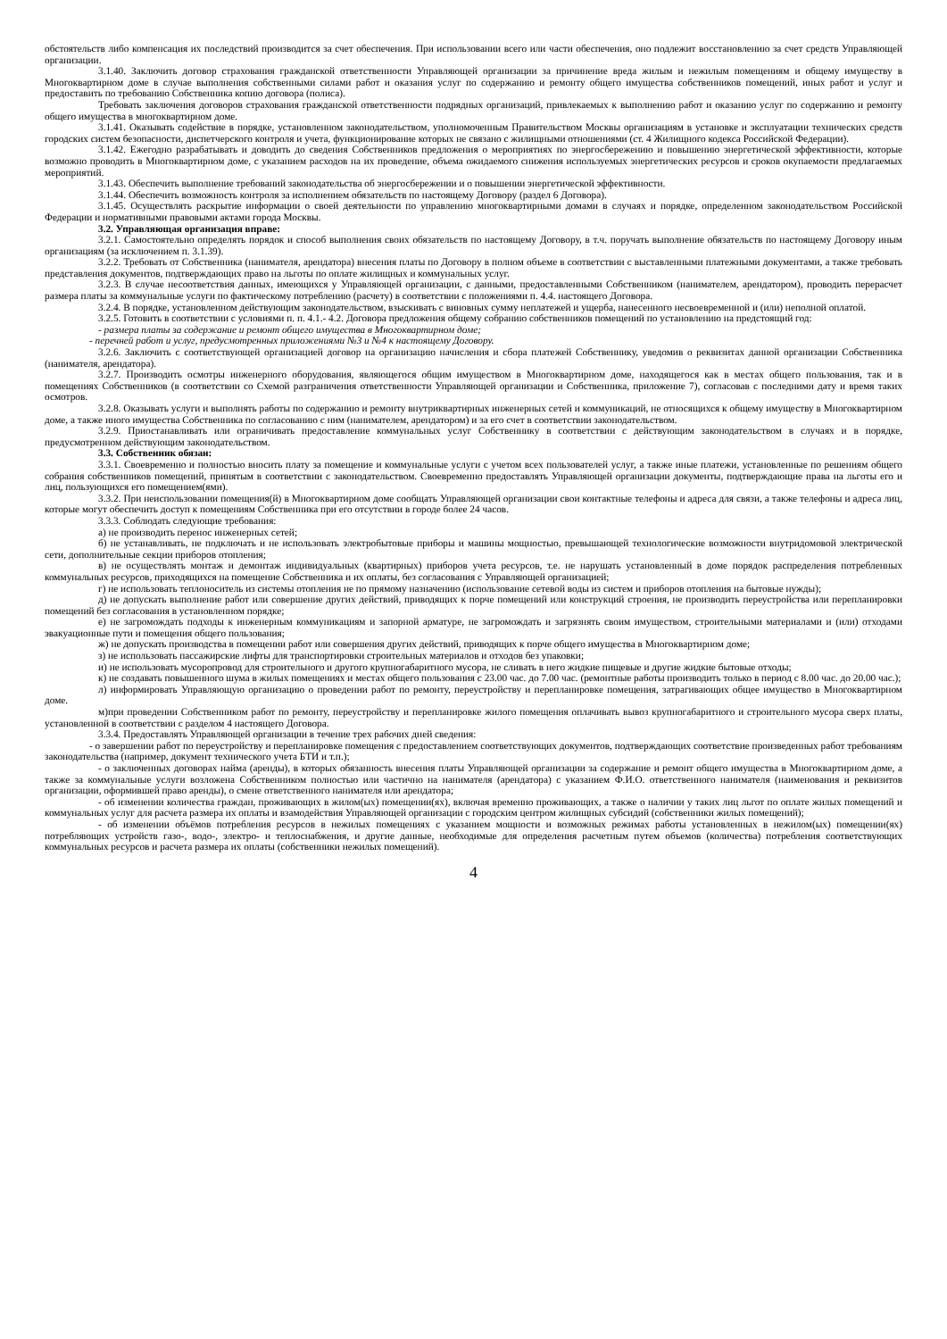обстоятельств либо компенсация их последствий производится за счет обеспечения. При использовании всего или части обеспечения, оно подлежит восстановлению за счет средств Управляющей организации.
3.1.40. Заключить договор страхования гражданской ответственности Управляющей организации за причинение вреда жилым и нежилым помещениям и общему имуществу в Многоквартирном доме в случае выполнения собственными силами работ и оказания услуг по содержанию и ремонту общего имущества собственников помещений, иных работ и услуг и предоставить по требованию Собственника копию договора (полиса).
Требовать заключения договоров страхования гражданской ответственности подрядных организаций, привлекаемых к выполнению работ и оказанию услуг по содержанию и ремонту общего имущества в многоквартирном доме.
3.1.41. Оказывать содействие в порядке, установленном законодательством, уполномоченным Правительством Москвы организациям в установке и эксплуатации технических средств городских систем безопасности, диспетчерского контроля и учета, функционирование которых не связано с жилищными отношениями (ст. 4 Жилищного кодекса Российской Федерации).
3.1.42. Ежегодно разрабатывать и доводить до сведения Собственников предложения о мероприятиях по энергосбережению и повышению энергетической эффективности, которые возможно проводить в Многоквартирном доме, с указанием расходов на их проведение, объема ожидаемого снижения используемых энергетических ресурсов и сроков окупаемости предлагаемых мероприятий.
3.1.43. Обеспечить выполнение требований законодательства об энергосбережении и о повышении энергетической эффективности.
3.1.44. Обеспечить возможность контроля за исполнением обязательств по настоящему Договору (раздел 6 Договора).
3.1.45. Осуществлять раскрытие информации о своей деятельности по управлению многоквартирными домами в случаях и порядке, определенном законодательством Российской Федерации и нормативными правовыми актами города Москвы.
3.2. Управляющая организация вправе:
3.2.1. Самостоятельно определять порядок и способ выполнения своих обязательств по настоящему Договору, в т.ч. поручать выполнение обязательств по настоящему Договору иным организациям (за исключением п. 3.1.39).
3.2.2. Требовать от Собственника (нанимателя, арендатора) внесения платы по Договору в полном объеме в соответствии с выставленными платежными документами, а также требовать представления документов, подтверждающих право на льготы по оплате жилищных и коммунальных услуг.
3.2.3. В случае несоответствия данных, имеющихся у Управляющей организации, с данными, предоставленными Собственником (нанимателем, арендатором), проводить перерасчет размера платы за коммунальные услуги по фактическому потреблению (расчету) в соответствии с положениями п. 4.4. настоящего Договора.
3.2.4. В порядке, установленном действующим законодательством, взыскивать с виновных сумму неплатежей и ущерба, нанесенного несвоевременной и (или) неполной оплатой.
3.2.5. Готовить в соответствии с условиями п. п. 4.1.- 4.2. Договора предложения общему собранию собственников помещений по установлению на предстоящий год:
- размера платы за содержание и ремонт общего имущества в Многоквартирном доме;
- перечней работ и услуг, предусмотренных приложениями №3 и №4 к настоящему Договору.
3.2.6. Заключить с соответствующей организацией договор на организацию начисления и сбора платежей Собственнику, уведомив о реквизитах данной организации Собственника (нанимателя, арендатора).
3.2.7. Производить осмотры инженерного оборудования, являющегося общим имуществом в Многоквартирном доме, находящегося как в местах общего пользования, так и в помещениях Собственников (в соответствии со Схемой разграничения ответственности Управляющей организации и Собственника, приложение 7), согласовав с последними дату и время таких осмотров.
3.2.8. Оказывать услуги и выполнять работы по содержанию и ремонту внутриквартирных инженерных сетей и коммуникаций, не относящихся к общему имуществу в Многоквартирном доме, а также иного имущества Собственника по согласованию с ним (нанимателем, арендатором) и за его счет в соответствии законодательством.
3.2.9. Приостанавливать или ограничивать предоставление коммунальных услуг Собственнику в соответствии с действующим законодательством в случаях и в порядке, предусмотренном действующим законодательством.
3.3. Собственник обязан:
3.3.1. Своевременно и полностью вносить плату за помещение и коммунальные услуги с учетом всех пользователей услуг, а также иные платежи, установленные по решениям общего собрания собственников помещений, принятым в соответствии с законодательством. Своевременно предоставлять Управляющей организации документы, подтверждающие права на льготы его и лиц, пользующихся его помещением(ями).
3.3.2. При неиспользовании помещения(й) в Многоквартирном доме сообщать Управляющей организации свои контактные телефоны и адреса для связи, а также телефоны и адреса лиц, которые могут обеспечить доступ к помещениям Собственника при его отсутствии в городе более 24 часов.
3.3.3. Соблюдать следующие требования:
а) не производить перенос инженерных сетей;
б) не устанавливать, не подключать и не использовать электробытовые приборы и машины мощностью, превышающей технологические возможности внутридомовой электрической сети, дополнительные секции приборов отопления;
в) не осуществлять монтаж и демонтаж индивидуальных (квартирных) приборов учета ресурсов, т.е. не нарушать установленный в доме порядок распределения потребленных коммунальных ресурсов, приходящихся на помещение Собственника и их оплаты, без согласования с Управляющей организацией;
г) не использовать теплоноситель из системы отопления не по прямому назначению (использование сетевой воды из систем и приборов отопления на бытовые нужды);
д) не допускать выполнение работ или совершение других действий, приводящих к порче помещений или конструкций строения, не производить переустройства или перепланировки помещений без согласования в установленном порядке;
е) не загромождать подходы к инженерным коммуникациям и запорной арматуре, не загромождать и загрязнять своим имуществом, строительными материалами и (или) отходами эвакуационные пути и помещения общего пользования;
ж) не допускать производства в помещении работ или совершения других действий, приводящих к порче общего имущества в Многоквартирном доме;
з) не использовать пассажирские лифты для транспортировки строительных материалов и отходов без упаковки;
и) не использовать мусоропровод для строительного и другого крупногабаритного мусора, не сливать в него жидкие пищевые и другие жидкие бытовые отходы;
к) не создавать повышенного шума в жилых помещениях и местах общего пользования с 23.00 час. до 7.00 час. (ремонтные работы производить только в период с 8.00 час. до 20.00 час.);
л) информировать Управляющую организацию о проведении работ по ремонту, переустройству и перепланировке помещения, затрагивающих общее имущество в Многоквартирном доме.
м)при проведении Собственником работ по ремонту, переустройству и перепланировке жилого помещения оплачивать вывоз крупногабаритного и строительного мусора сверх платы, установленной в соответствии с разделом 4 настоящего Договора.
3.3.4. Предоставлять Управляющей организации в течение трех рабочих дней сведения:
- о завершении работ по переустройству и перепланировке помещения с предоставлением соответствующих документов, подтверждающих соответствие произведенных работ требованиям законодательства (например, документ технического учета БТИ и т.п.);
- о заключенных договорах найма (аренды), в которых обязанность внесения платы Управляющей организации за содержание и ремонт общего имущества в Многоквартирном доме, а также за коммунальные услуги возложена Собственником полностью или частично на нанимателя (арендатора) с указанием Ф.И.О. ответственного нанимателя (наименования и реквизитов организации, оформившей право аренды), о смене ответственного нанимателя или арендатора;
- об изменении количества граждан, проживающих в жилом(ых) помещении(ях), включая временно проживающих, а также о наличии у таких лиц льгот по оплате жилых помещений и коммунальных услуг для расчета размера их оплаты и взамодействия Управляющей организации с городским центром жилищных субсидий (собственники жилых помещений);
- об изменении объёмов потребления ресурсов в нежилых помещениях с указанием мощности и возможных режимах работы установленных в нежилом(ых) помещении(ях) потребляющих устройств газо-, водо-, электро- и теплоснабжения, и другие данные, необходимые для определения расчетным путем объемов (количества) потребления соответствующих коммунальных ресурсов и расчета размера их оплаты (собственники нежилых помещений).
4